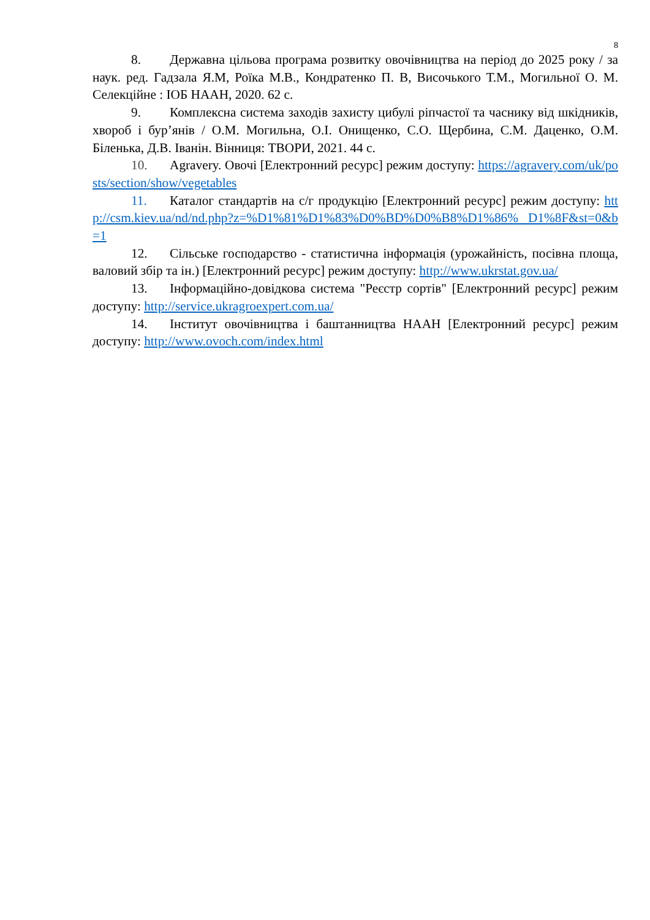8
8. Державна цільова програма розвитку овочівництва на період до 2025 року / за наук. ред. Гадзала Я.М, Роїка М.В., Кондратенко П. В, Височького Т.М., Могильної О. М. Селекційне : ІОБ НААН, 2020. 62 с.
9. Комплексна система заходів захисту цибулі ріпчастої та часнику від шкідників, хвороб і бур’янів / О.М. Могильна, О.І. Онищенко, С.О. Щербина, С.М. Даценко, О.М. Біленька, Д.В. Іванін. Вінниця: ТВОРИ, 2021. 44 с.
10. Agravery. Овочі [Електронний ресурс] режим доступу: https://agravery.com/uk/posts/section/show/vegetables
11. Каталог стандартів на с/г продукцію [Електронний ресурс] режим доступу: http://csm.kiev.ua/nd/nd.php?z=%D1%81%D1%83%D0%BD%D0%B8%D1%86% D1%8F&st=0&b=1
12. Сільське господарство - статистична інформація (урожайність, посівна площа, валовий збір та ін.) [Електронний ресурс] режим доступу: http://www.ukrstat.gov.ua/
13. Інформаційно-довідкова система "Реєстр сортів" [Електронний ресурс] режим доступу: http://service.ukragroexpert.com.ua/
14. Інститут овочівництва і баштанництва НААН [Електронний ресурс] режим доступу: http://www.ovoch.com/index.html